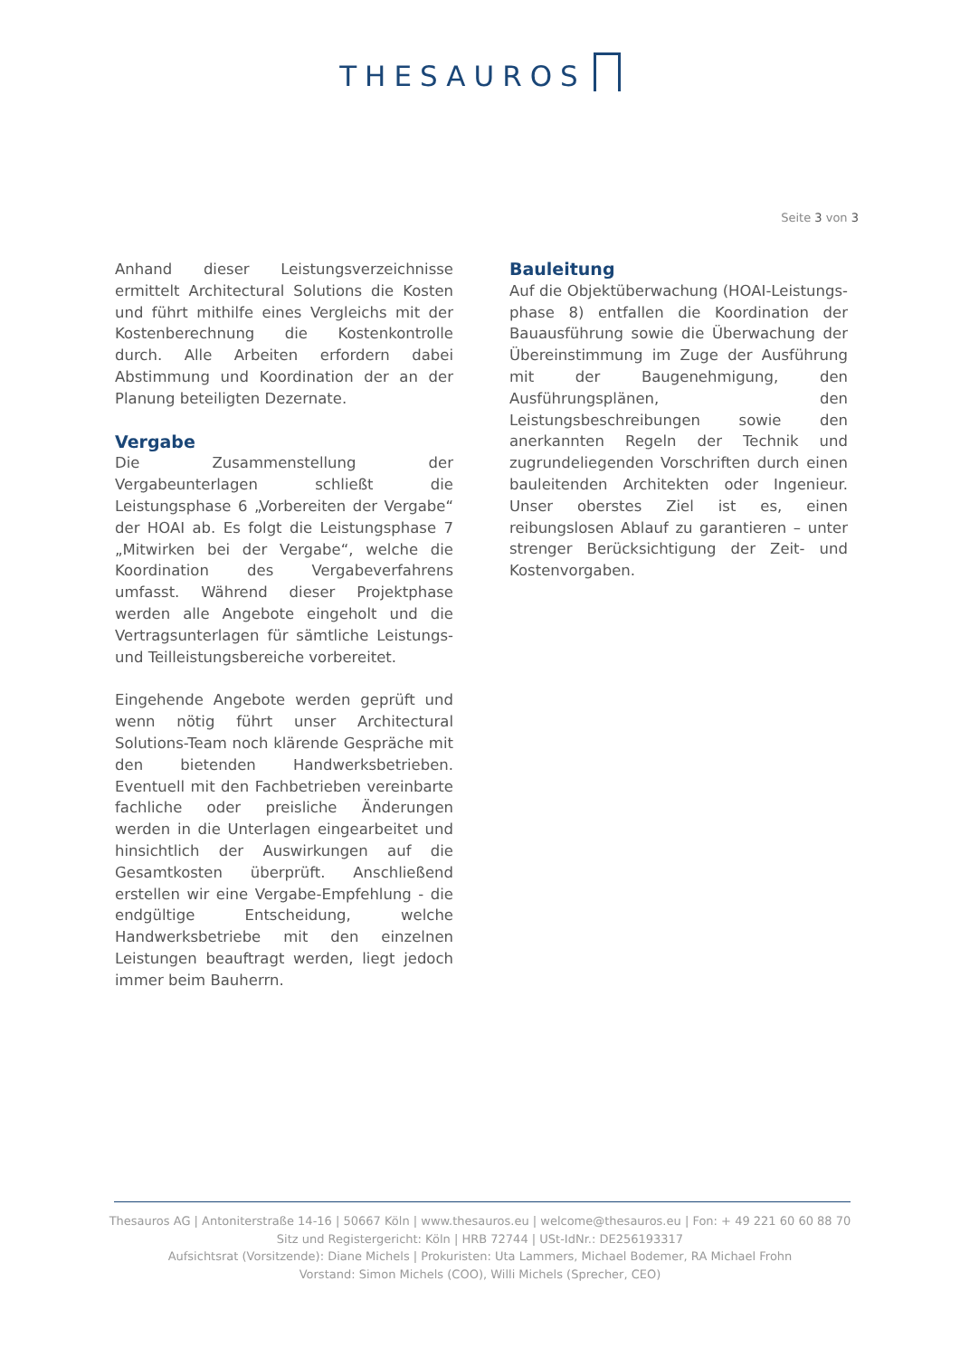THESAUROS
Seite 3 von 3
Anhand dieser Leistungsverzeichnisse ermittelt Architectural Solutions die Kosten und führt mithilfe eines Vergleichs mit der Kosten­berechnung die Kostenkontrolle durch. Alle Arbeiten erfordern dabei Abstimmung und Koordination der an der Planung beteiligten Dezernate.
Vergabe
Die Zusammenstellung der Vergabeunterlagen schließt die Leistungsphase 6 „Vorbereiten der Vergabe“ der HOAI ab. Es folgt die Leistungsphase 7 „Mitwirken bei der Vergabe“, welche die Koordination des Vergabeverfahrens umfasst. Während dieser Projektphase werden alle Angebote eingeholt und die Vertrags­unterlagen für sämtliche Leistungs- und Teilleistungsbereiche vorbereitet.
Eingehende Angebote werden geprüft und wenn nötig führt unser Architectural Solutions-Team noch klärende Gespräche mit den bietenden Handwerksbetrieben. Eventuell mit den Fachbetrieben vereinbarte fachliche oder preisliche Änderungen werden in die Unterlagen eingearbeitet und hinsichtlich der Auswirkungen auf die Gesamtkosten überprüft. Anschließend erstellen wir eine Vergabe-Empfehlung - die endgültige Entscheidung, welche Handwerksbetriebe mit den einzelnen Leistungen beauftragt werden, liegt jedoch immer beim Bauherrn.
Bauleitung
Auf die Objektüberwachung (HOAI-Leistungs­phase 8) entfallen die Koordination der Bauausführung sowie die Überwachung der Übereinstimmung im Zuge der Ausführung mit der Baugenehmigung, den Ausführungsplänen, den Leistungsbeschreibungen sowie den anerkannten Regeln der Technik und zugrundeliegenden Vorschriften durch einen bauleitenden Architekten oder Ingenieur. Unser oberstes Ziel ist es, einen reibungslosen Ablauf zu garantieren – unter strenger Berück­sichtigung der Zeit- und Kostenvorgaben.
Thesauros AG | Antoniterstraße 14-16 | 50667 Köln | www.thesauros.eu | welcome@thesauros.eu | Fon: + 49 221 60 60 88 70
Sitz und Registergericht: Köln | HRB 72744 | USt-IdNr.: DE256193317
Aufsichtsrat (Vorsitzende): Diane Michels | Prokuristen: Uta Lammers, Michael Bodemer, RA Michael Frohn
Vorstand: Simon Michels (COO), Willi Michels (Sprecher, CEO)